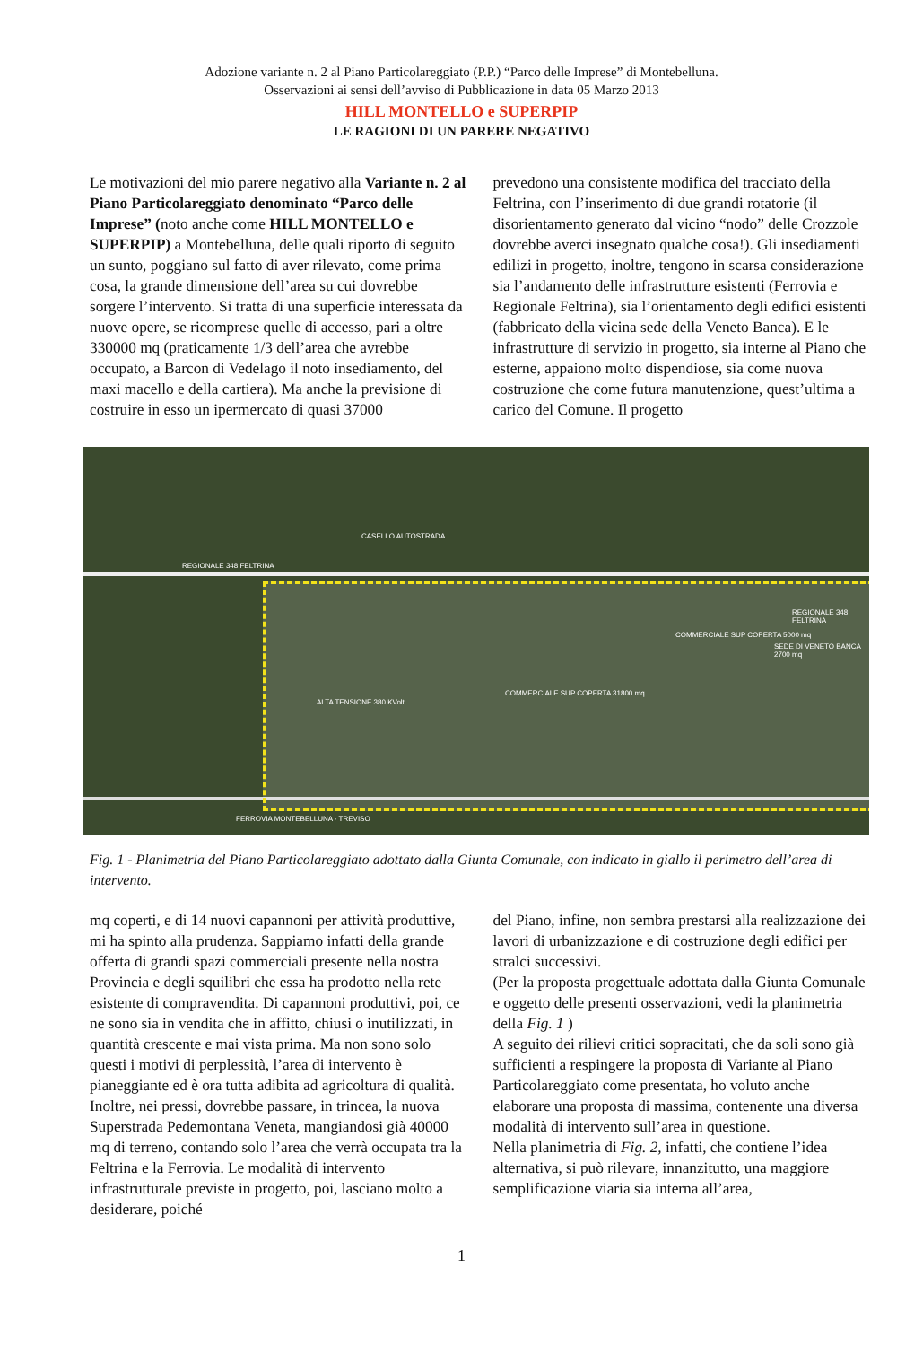Adozione variante n. 2 al Piano Particolareggiato (P.P.) “Parco delle Imprese” di Montebelluna.
Osservazioni ai sensi dell’avviso di Pubblicazione in data 05 Marzo 2013
HILL MONTELLO e SUPERPIP
LE RAGIONI DI UN PARERE NEGATIVO
Le motivazioni del mio parere negativo alla Variante n. 2 al Piano Particolareggiato denominato “Parco delle Imprese” (noto anche come HILL MONTELLO e SUPERPIP) a Montebelluna, delle quali riporto di seguito un sunto, poggiano sul fatto di aver rilevato, come prima cosa, la grande dimensione dell’area su cui dovrebbe sorgere l’intervento. Si tratta di una superficie interessata da nuove opere, se ricomprese quelle di accesso, pari a oltre 330000 mq (praticamente 1/3 dell’area che avrebbe occupato, a Barcon di Vedelago il noto insediamento, del maxi macello e della cartiera). Ma anche la previsione di costruire in esso un ipermercato di quasi 37000
prevedono una consistente modifica del tracciato della Feltrina, con l’inserimento di due grandi rotatorie (il disorientamento generato dal vicino “nodo” delle Crozzole dovrebbe averci insegnato qualche cosa!). Gli insediamenti edilizi in progetto, inoltre, tengono in scarsa considerazione sia l’andamento delle infrastrutture esistenti (Ferrovia e Regionale Feltrina), sia l’orientamento degli edifici esistenti (fabbricato della vicina sede della Veneto Banca). E le infrastrutture di servizio in progetto, sia interne al Piano che esterne, appaiono molto dispendiose, sia come nuova costruzione che come futura manutenzione, quest’ultima a carico del Comune. Il progetto
CASELLO AUTOSTRADA
REGIONALE 348 FELTRINA
REGIONALE 348 FELTRINA
SEDE DI VENETO BANCA 2700 mq
COMMERCIALE SUP COPERTA 31800 mq
COMMERCIALE SUP COPERTA 5000 mq
ALTA TENSIONE 380 KVolt
FERROVIA MONTEBELLUNA - TREVISO
Fig. 1 - Planimetria del Piano Particolareggiato adottato dalla Giunta Comunale, con indicato in giallo il perimetro dell’area di intervento.
mq coperti, e di 14 nuovi capannoni per attività produttive, mi ha spinto alla prudenza. Sappiamo infatti della grande offerta di grandi spazi commerciali presente nella nostra Provincia e degli squilibri che essa ha prodotto nella rete esistente di compravendita. Di capannoni produttivi, poi, ce ne sono sia in vendita che in affitto, chiusi o inutilizzati, in quantità crescente e mai vista prima. Ma non sono solo questi i motivi di perplessità, l’area di intervento è pianeggiante ed è ora tutta adibita ad agricoltura di qualità. Inoltre, nei pressi, dovrebbe passare, in trincea, la nuova Superstrada Pedemontana Veneta, mangiandosi già 40000 mq di terreno, contando solo l’area che verrà occupata tra la Feltrina e la Ferrovia. Le modalità di intervento infrastrutturale previste in progetto, poi, lasciano molto a desiderare, poiché
del Piano, infine, non sembra prestarsi alla realizzazione dei lavori di urbanizzazione e di costruzione degli edifici per stralci successivi.
(Per la proposta progettuale adottata dalla Giunta Comunale e oggetto delle presenti osservazioni, vedi la planimetria della Fig. 1 )
A seguito dei rilievi critici sopracitati, che da soli sono già sufficienti a respingere la proposta di Variante al Piano Particolareggiato come presentata, ho voluto anche elaborare una proposta di massima, contenente una diversa modalità di intervento sull’area in questione.
Nella planimetria di Fig. 2, infatti, che contiene l’idea alternativa, si può rilevare, innanzitutto, una maggiore semplificazione viaria sia interna all’area,
1